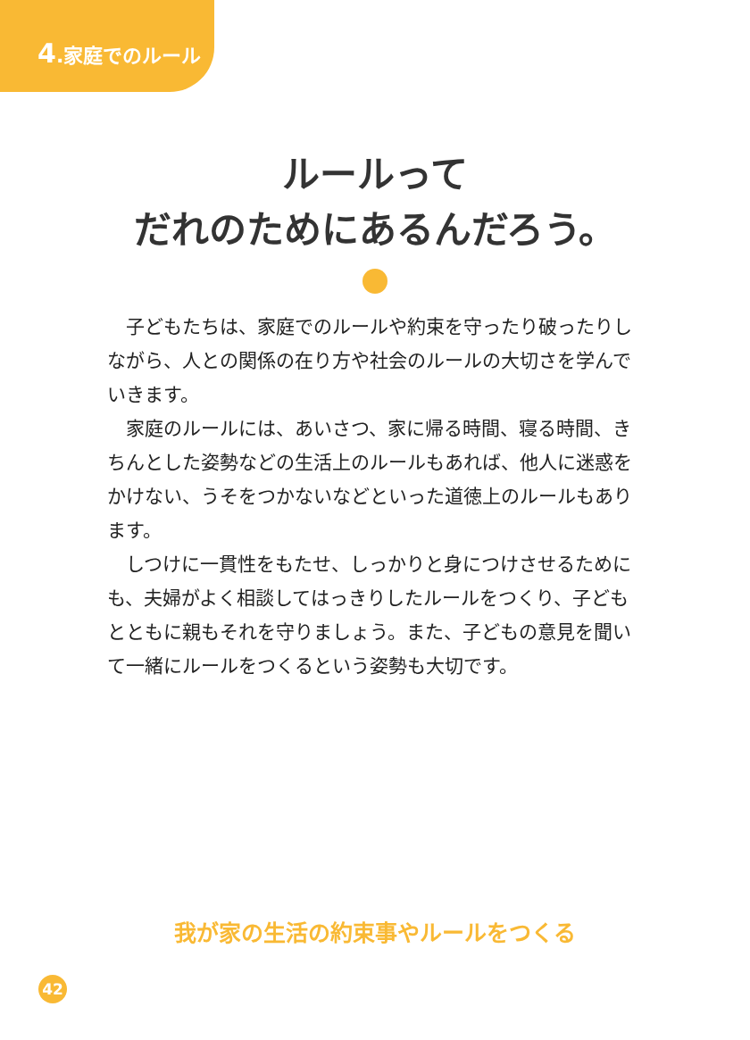4.家庭でのルール
ルールって
だれのためにあるんだろう。
子どもたちは、家庭でのルールや約束を守ったり破ったりしながら、人との関係の在り方や社会のルールの大切さを学んでいきます。
家庭のルールには、あいさつ、家に帰る時間、寝る時間、きちんとした姿勢などの生活上のルールもあれば、他人に迷惑をかけない、うそをつかないなどといった道徳上のルールもあります。
しつけに一貫性をもたせ、しっかりと身につけさせるためにも、夫婦がよく相談してはっきりしたルールをつくり、子どもとともに親もそれを守りましょう。また、子どもの意見を聞いて一緒にルールをつくるという姿勢も大切です。
我が家の生活の約束事やルールをつくる
42